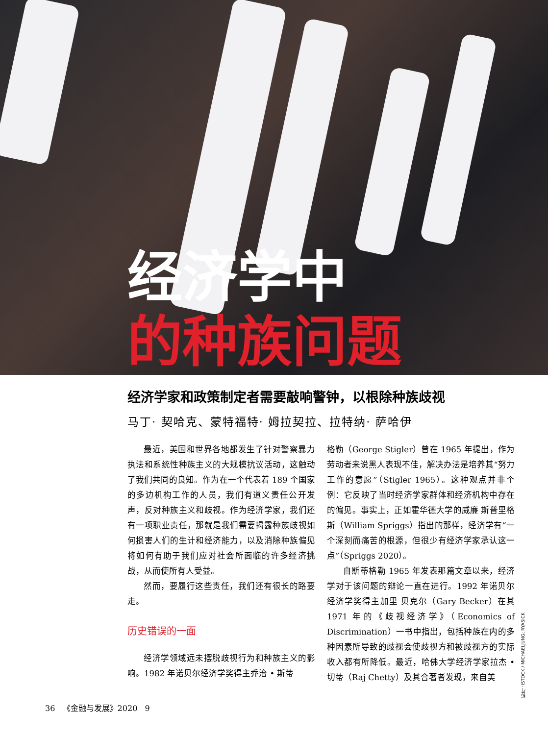经济学中
的种族问题
经济学家和政策制定者需要敲响警钟，以根除种族歧视
马丁· 契哈克、蒙特福特· 姆拉契拉、拉特纳· 萨哈伊
最近，美国和世界各地都发生了针对警察暴力执法和系统性种族主义的大规模抗议活动，这触动了我们共同的良知。作为在一个代表着 189 个国家的多边机构工作的人员，我们有道义责任公开发声，反对种族主义和歧视。作为经济学家，我们还有一项职业责任，那就是我们需要揭露种族歧视如何损害人们的生计和经济能力，以及消除种族偏见将如何有助于我们应对社会所面临的许多经济挑战，从而使所有人受益。
然而，要履行这些责任，我们还有很长的路要走。
历史错误的一面
经济学领域远未摆脱歧视行为和种族主义的影响。1982 年诺贝尔经济学奖得主乔治 • 斯蒂
格勒（George Stigler）曾在 1965 年提出，作为劳动者来说黑人表现不佳，解决办法是培养其“努力工作的意愿”（Stigler 1965）。这种观点并非个例：它反映了当时经济学家群体和经济机构中存在的偏见。事实上，正如霍华德大学的威廉 斯普里格斯（William Spriggs）指出的那样，经济学有“一个深刻而痛苦的根源，但很少有经济学家承认这一点”（Spriggs 2020）。
自斯蒂格勒 1965 年发表那篇文章以来，经济学对于该问题的辩论一直在进行。1992 年诺贝尔经济学奖得主加里 贝克尔（Gary Becker）在其 1971 年的《歧视经济学》（Economics of Discrimination）一书中指出，包括种族在内的多种因素所导致的歧视会使歧视方和被歧视方的实际收入都有所降低。最近，哈佛大学经济学家拉杰 • 切蒂（Raj Chetty）及其合著者发现，来自美
照片：ISTOCK / MICHAELJUNG; RYASICK
36 《金融与发展》2020 9